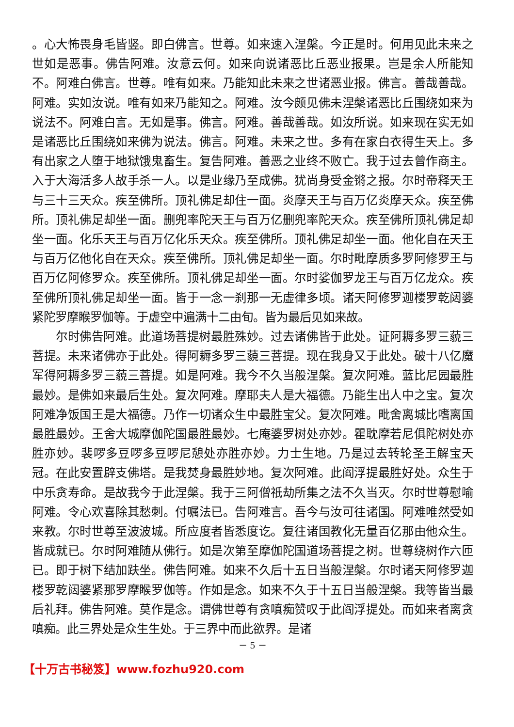。心大怖畏身毛皆竖。即白佛言。世尊。如来速入涅槃。今正是时。何用见此未来之世如是恶事。佛告阿难。汝意云何。如来向说诸恶比丘恶业报果。岂是余人所能知不。阿难白佛言。世尊。唯有如来。乃能知此未来之世诸恶业报。佛言。善哉善哉。阿难。实如汝说。唯有如来乃能知之。阿难。汝今颇见佛未涅槃诸恶比丘围绕如来为说法不。阿难白言。无如是事。佛言。阿难。善哉善哉。如汝所说。如来现在实无如是诸恶比丘围绕如来佛为说法。佛言。阿难。未来之世。多有在家白衣得生天上。多有出家之人堕于地狱饿鬼畜生。复告阿难。善恶之业终不败亡。我于过去曾作商主。入于大海活多人故手杀一人。以是业缘乃至成佛。犹尚身受金锵之报。尔时帝释天王与三十三天众。疾至佛所。顶礼佛足却住一面。炎摩天王与百万亿炎摩天众。疾至佛所。顶礼佛足却坐一面。删兜率陀天王与百万亿删兜率陀天众。疾至佛所顶礼佛足却坐一面。化乐天王与百万亿化乐天众。疾至佛所。顶礼佛足却坐一面。他化自在天王与百万亿他化自在天众。疾至佛所。顶礼佛足却坐一面。尔时毗摩质多罗阿修罗王与百万亿阿修罗众。疾至佛所。顶礼佛足却坐一面。尔时娑伽罗龙王与百万亿龙众。疾至佛所顶礼佛足却坐一面。皆于一念一刹那一无虚律多顷。诸天阿修罗迦楼罗乾闼婆紧陀罗摩睺罗伽等。于虚空中遍满十二由旬。皆为最后见如来故。
尔时佛告阿难。此道场菩提树最胜殊妙。过去诸佛皆于此处。证阿耨多罗三藐三菩提。未来诸佛亦于此处。得阿耨多罗三藐三菩提。现在我身又于此处。破十八亿魔军得阿耨多罗三藐三菩提。如是阿难。我今不久当般涅槃。复次阿难。蓝比尼园最胜最妙。是佛如来最后生处。复次阿难。摩耶夫人是大福德。乃能生出人中之宝。复次阿难净饭国王是大福德。乃作一切诸众生中最胜宝父。复次阿难。毗舍离城比嗜离国最胜最妙。王舍大城摩伽陀国最胜最妙。七庵婆罗树处亦妙。瞿耽摩若尼俱陀树处亦胜亦妙。裴啰多豆啰多豆啰尼憩处亦胜亦妙。力士生地。乃是过去转轮圣王解宝天冠。在此安置辟支佛塔。是我焚身最胜妙地。复次阿难。此阎浮提最胜好处。众生于中乐贪寿命。是故我今于此涅槃。我于三阿僧祇劫所集之法不久当灭。尔时世尊慰喻阿难。令心欢喜除其愁刺。付嘱法已。告阿难言。吾今与汝可往诸国。阿难唯然受如来教。尔时世尊至波波城。所应度者皆悉度讫。复往诸国教化无量百亿那由他众生。皆成就已。尔时阿难随从佛行。如是次第至摩伽陀国道场菩提之树。世尊绕树作六匝已。即于树下结加趺坐。佛告阿难。如来不久后十五日当般涅槃。尔时诸天阿修罗迦楼罗乾闼婆紧那罗摩睺罗伽等。作如是念。如来不久于十五日当般涅槃。我等皆当最后礼拜。佛告阿难。莫作是念。谓佛世尊有贪嗔痴赞叹于此阎浮提处。而如来者离贪嗔痴。此三界处是众生生处。于三界中而此欲界。是诸
－ 5 －
【十万古书秘笈】www.fozhu920.com